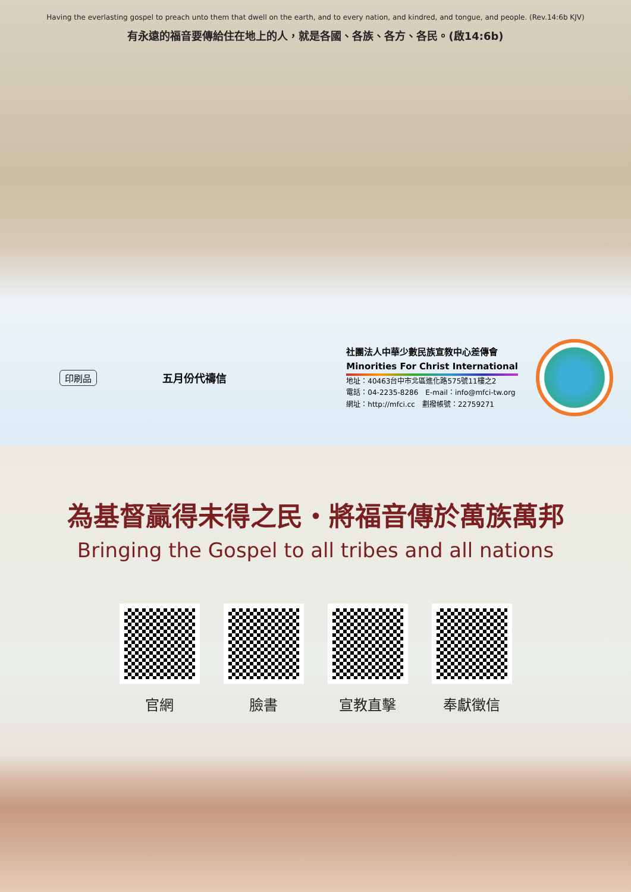Having the everlasting gospel to preach unto them that dwell on the earth, and to every nation, and kindred, and tongue, and people. (Rev.14:6b KJV)
有永遠的福音要傳給住在地上的人，就是各國、各族、各方、各民。(啟14:6b)
印刷品 五月份代禱信
社團法人中華少數民族宣教中心差傳會
Minorities For Christ International
地址：40463台中市北區進化路575號11樓之2
電話：04-2235-8286　E-mail：info@mfci-tw.org
網址：http://mfci.cc　劃撥帳號：22759271
為基督贏得未得之民・將福音傳於萬族萬邦
Bringing the Gospel to all tribes and all nations
官網 臉書 宣教直擊 奉獻徵信